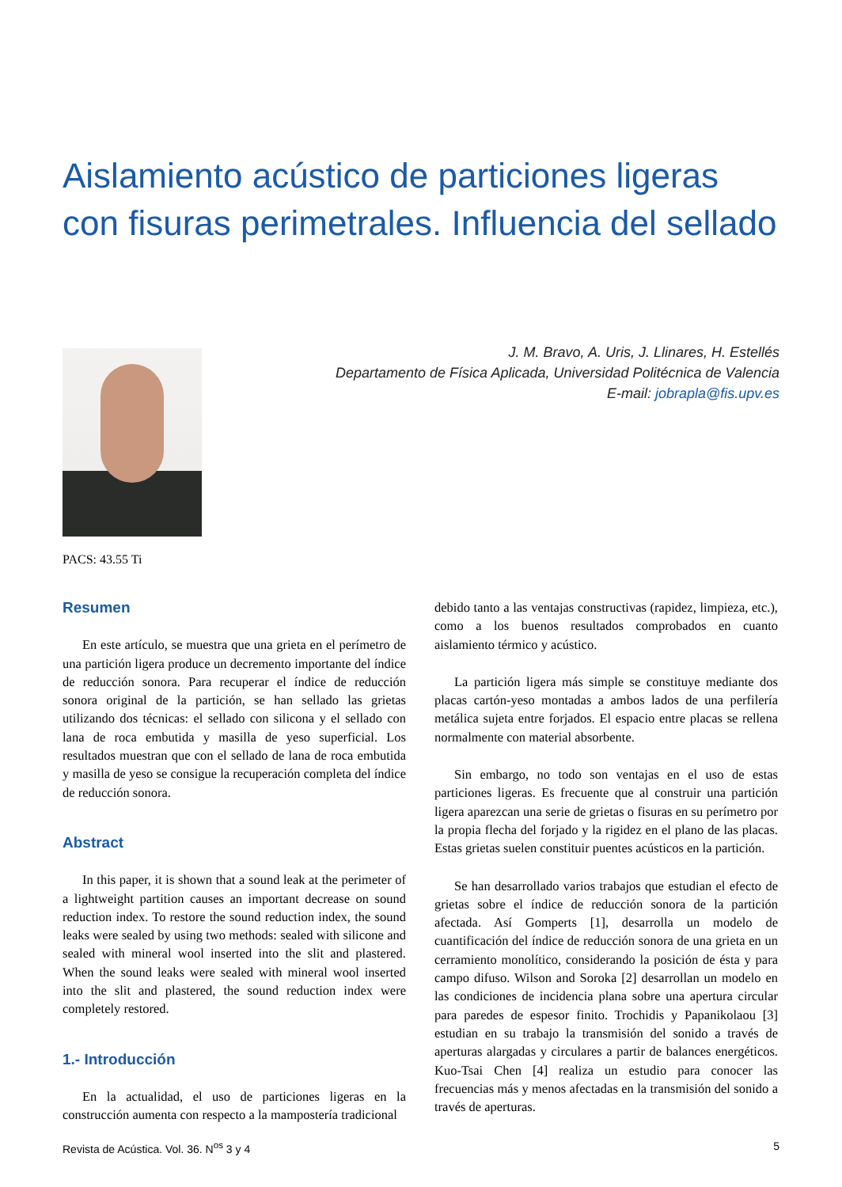Aislamiento acústico de particiones ligeras con fisuras perimetrales. Influencia del sellado
J. M. Bravo, A. Uris, J. Llinares, H. Estellés
Departamento de Física Aplicada, Universidad Politécnica de Valencia
E-mail: jobrapla@fis.upv.es
PACS: 43.55 Ti
Resumen
En este artículo, se muestra que una grieta en el perímetro de una partición ligera produce un decremento importante del índice de reducción sonora. Para recuperar el índice de reducción sonora original de la partición, se han sellado las grietas utilizando dos técnicas: el sellado con silicona y el sellado con lana de roca embutida y masilla de yeso superficial. Los resultados muestran que con el sellado de lana de roca embutida y masilla de yeso se consigue la recuperación completa del índice de reducción sonora.
Abstract
In this paper, it is shown that a sound leak at the perimeter of a lightweight partition causes an important decrease on sound reduction index. To restore the sound reduction index, the sound leaks were sealed by using two methods: sealed with silicone and sealed with mineral wool inserted into the slit and plastered. When the sound leaks were sealed with mineral wool inserted into the slit and plastered, the sound reduction index were completely restored.
1.- Introducción
En la actualidad, el uso de particiones ligeras en la construcción aumenta con respecto a la mampostería tradicional
debido tanto a las ventajas constructivas (rapidez, limpieza, etc.), como a los buenos resultados comprobados en cuanto aislamiento térmico y acústico.
La partición ligera más simple se constituye mediante dos placas cartón-yeso montadas a ambos lados de una perfilería metálica sujeta entre forjados. El espacio entre placas se rellena normalmente con material absorbente.
Sin embargo, no todo son ventajas en el uso de estas particiones ligeras. Es frecuente que al construir una partición ligera aparezcan una serie de grietas o fisuras en su perímetro por la propia flecha del forjado y la rigidez en el plano de las placas. Estas grietas suelen constituir puentes acústicos en la partición.
Se han desarrollado varios trabajos que estudian el efecto de grietas sobre el índice de reducción sonora de la partición afectada. Así Gomperts [1], desarrolla un modelo de cuantificación del índice de reducción sonora de una grieta en un cerramiento monolítico, considerando la posición de ésta y para campo difuso. Wilson and Soroka [2] desarrollan un modelo en las condiciones de incidencia plana sobre una apertura circular para paredes de espesor finito. Trochidis y Papanikolaou [3] estudian en su trabajo la transmisión del sonido a través de aperturas alargadas y circulares a partir de balances energéticos. Kuo-Tsai Chen [4] realiza un estudio para conocer las frecuencias más y menos afectadas en la transmisión del sonido a través de aperturas.
Revista de Acústica. Vol. 36. N<sup>os</sup> 3 y 4 5